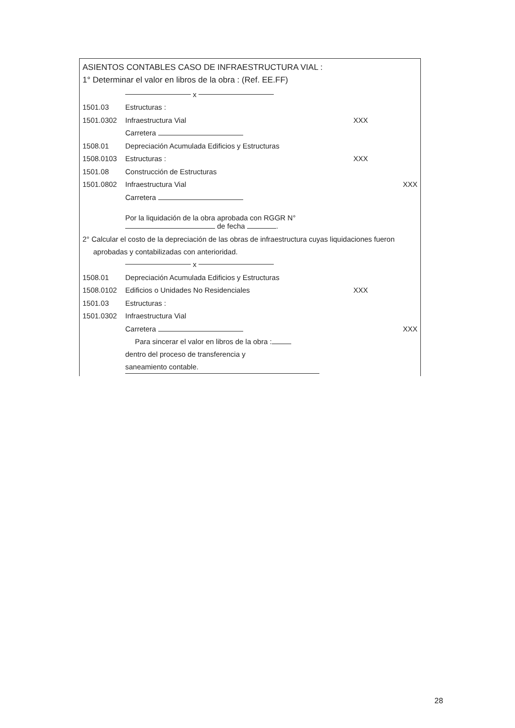ASIENTOS CONTABLES CASO DE INFRAESTRUCTURA VIAL :
1° Determinar el valor en libros de la obra : (Ref. EE.FF)
x
1501.03 Estructuras :
1501.0302 Infraestructura Vial XXX
Carretera
1508.01 Depreciación Acumulada Edificios y Estructuras
1508.0103 Estructuras : XXX
1501.08 Construcción de Estructuras
1501.0802 Infraestructura Vial XXX
Carretera
Por la liquidación de la obra aprobada con RGGR N°
de fecha .
2° Calcular el costo de la depreciación de las obras de infraestructura cuyas liquidaciones fueron aprobadas y contabilizadas con anterioridad.
x
1508.01 Depreciación Acumulada Edificios y Estructuras
1508.0102 Edificios o Unidades No Residenciales XXX
1501.03 Estructuras :
1501.0302 Infraestructura Vial
Carretera XXX
Para sincerar el valor en libros de la obra :
dentro del proceso de transferencia y
saneamiento contable.
28